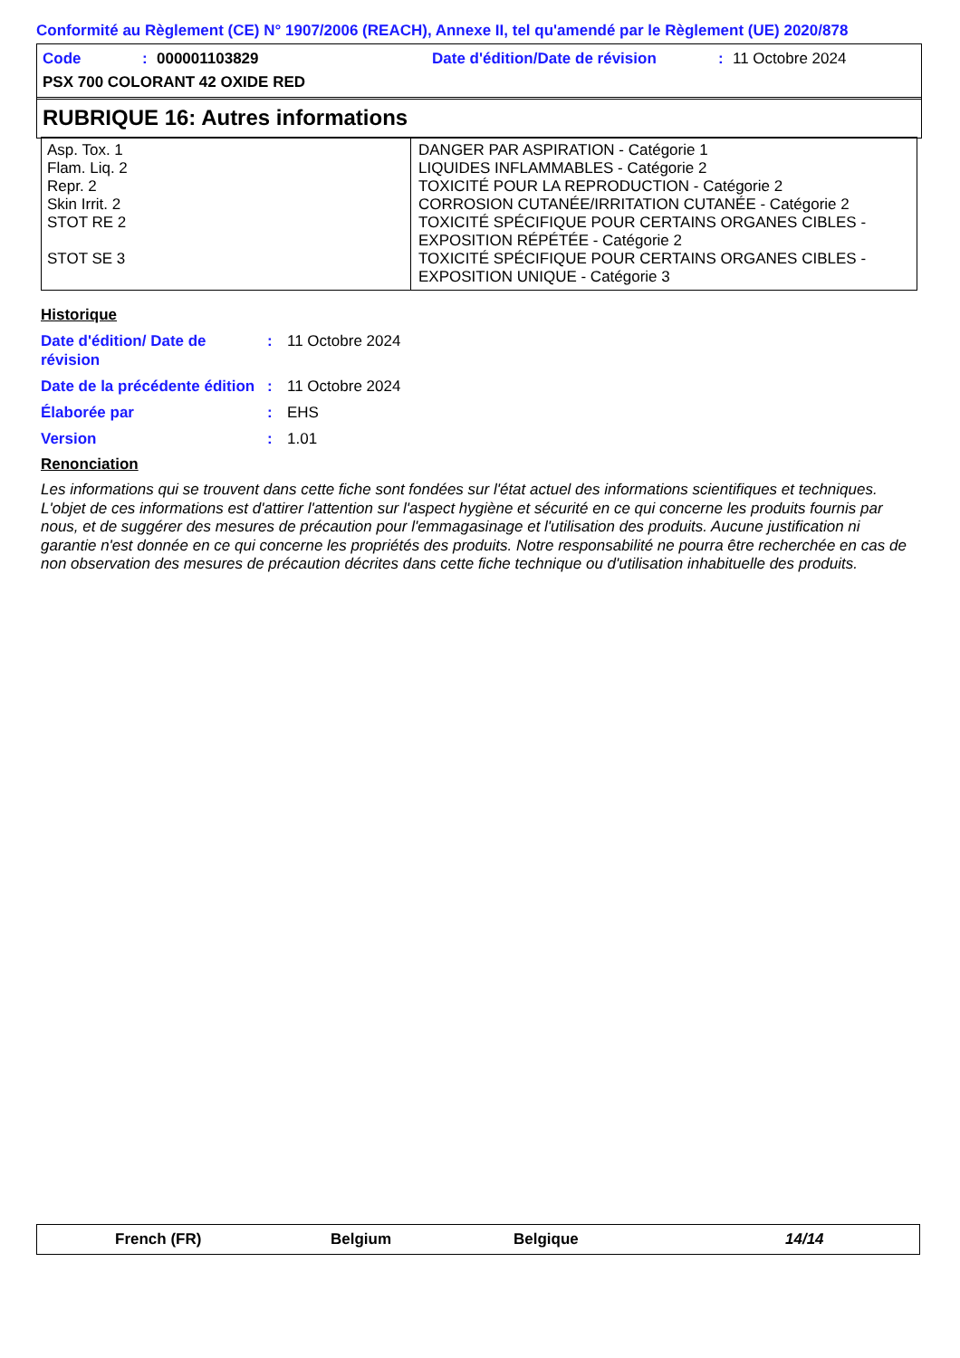Conformité au Règlement (CE) N° 1907/2006 (REACH), Annexe II, tel qu'amendé par le Règlement (UE) 2020/878
Code: 000001103829 Date d'édition/Date de révision: 11 Octobre 2024
PSX 700 COLORANT 42 OXIDE RED
RUBRIQUE 16: Autres informations
| Asp. Tox. 1 Flam. Liq. 2 Repr. 2 Skin Irrit. 2 STOT RE 2 STOT SE 3 | DANGER PAR ASPIRATION - Catégorie 1 LIQUIDES INFLAMMABLES - Catégorie 2 TOXICITÉ POUR LA REPRODUCTION - Catégorie 2 CORROSION CUTANÉE/IRRITATION CUTANÉE - Catégorie 2 TOXICITÉ SPÉCIFIQUE POUR CERTAINS ORGANES CIBLES - EXPOSITION RÉPÉTÉE - Catégorie 2 TOXICITÉ SPÉCIFIQUE POUR CERTAINS ORGANES CIBLES - EXPOSITION UNIQUE - Catégorie 3 |
Historique
Date d'édition/ Date de révision: 11 Octobre 2024
Date de la précédente édition: 11 Octobre 2024
Élaborée par: EHS
Version: 1.01
Renonciation
Les informations qui se trouvent dans cette fiche sont fondées sur l'état actuel des informations scientifiques et techniques. L'objet de ces informations est d'attirer l'attention sur l'aspect hygiène et sécurité en ce qui concerne les produits fournis par nous, et de suggérer des mesures de précaution pour l'emmagasinage et l'utilisation des produits. Aucune justification ni garantie n'est donnée en ce qui concerne les propriétés des produits. Notre responsabilité ne pourra être recherchée en cas de non observation des mesures de précaution décrites dans cette fiche technique ou d'utilisation inhabituelle des produits.
French (FR) Belgium Belgique 14/14